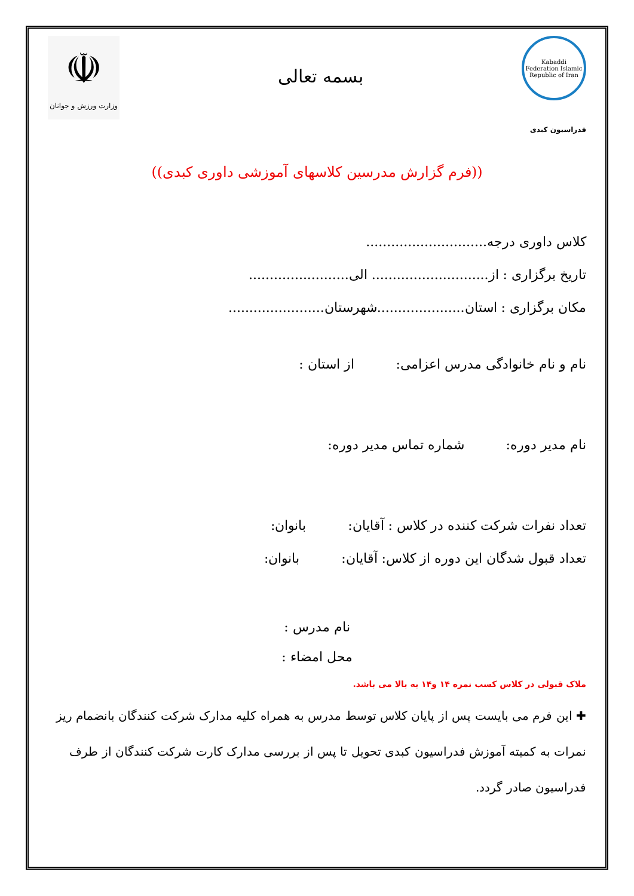Kabaddi Federation Islamic Republic of Iran
بسمه تعالی
☫
وزارت ورزش و جوانان
فدراسیون کبدی
((فرم گزارش مدرسین کلاسهای آموزشی داوری کبدی))
کلاس داوری درجه.............................
تاریخ برگزاری : از............................ الی........................
مکان برگزاری : استان.....................شهرستان.......................
نام و نام خانوادگی مدرس اعزامی: از استان :
نام مدیر دوره: شماره تماس مدیر دوره:
تعداد نفرات شرکت کننده در کلاس : آقایان: بانوان:
تعداد قبول شدگان این دوره از کلاس: آقایان: بانوان:
نام مدرس :
محل امضاء :
ملاک قبولی در کلاس کسب نمره ۱۴ و۱۴ به بالا می باشد.
✚ این فرم می بایست پس از پایان کلاس توسط مدرس به همراه کلیه مدارک شرکت کنندگان بانضمام ریز نمرات به کمیته آموزش فدراسیون کبدی تحویل تا پس از بررسی مدارک کارت شرکت کنندگان از طرف فدراسیون صادر گردد.